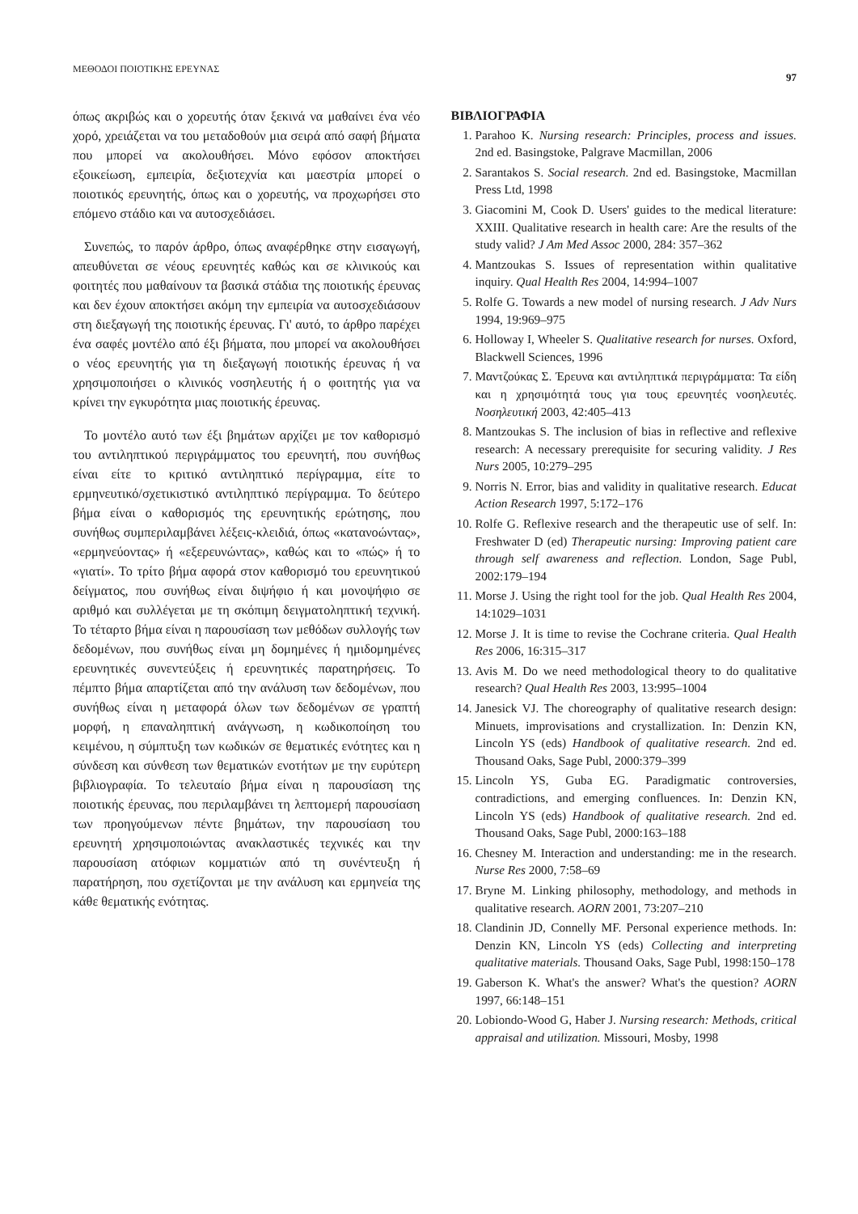ΜΕΘΟΔΟΙ ΠΟΙΟΤΙΚΗΣ ΕΡΕΥΝΑΣ 97
όπως ακριβώς και ο χορευτής όταν ξεκινά να μαθαίνει ένα νέο χορό, χρειάζεται να του μεταδοθούν μια σειρά από σαφή βήματα που μπορεί να ακολουθήσει. Μόνο εφόσον αποκτήσει εξοικείωση, εμπειρία, δεξιοτεχνία και μαεστρία μπορεί ο ποιοτικός ερευνητής, όπως και ο χορευτής, να προχωρήσει στο επόμενο στάδιο και να αυτοσχεδιάσει.
Συνεπώς, το παρόν άρθρο, όπως αναφέρθηκε στην εισαγωγή, απευθύνεται σε νέους ερευνητές καθώς και σε κλινικούς και φοιτητές που μαθαίνουν τα βασικά στάδια της ποιοτικής έρευνας και δεν έχουν αποκτήσει ακόμη την εμπειρία να αυτοσχεδιάσουν στη διεξαγωγή της ποιοτικής έρευνας. Γι' αυτό, το άρθρο παρέχει ένα σαφές μοντέλο από έξι βήματα, που μπορεί να ακολουθήσει ο νέος ερευνητής για τη διεξαγωγή ποιοτικής έρευνας ή να χρησιμοποιήσει ο κλινικός νοσηλευτής ή ο φοιτητής για να κρίνει την εγκυρότητα μιας ποιοτικής έρευνας.
Το μοντέλο αυτό των έξι βημάτων αρχίζει με τον καθορισμό του αντιληπτικού περιγράμματος του ερευνητή, που συνήθως είναι είτε το κριτικό αντιληπτικό περίγραμμα, είτε το ερμηνευτικό/σχετικιστικό αντιληπτικό περίγραμμα. Το δεύτερο βήμα είναι ο καθορισμός της ερευνητικής ερώτησης, που συνήθως συμπεριλαμβάνει λέξεις-κλειδιά, όπως «κατανοώντας», «ερμηνεύοντας» ή «εξερευνώντας», καθώς και το «πώς» ή το «γιατί». Το τρίτο βήμα αφορά στον καθορισμό του ερευνητικού δείγματος, που συνήθως είναι διψήφιο ή και μονοψήφιο σε αριθμό και συλλέγεται με τη σκόπιμη δειγματοληπτική τεχνική. Το τέταρτο βήμα είναι η παρουσίαση των μεθόδων συλλογής των δεδομένων, που συνήθως είναι μη δομημένες ή ημιδομημένες ερευνητικές συνεντεύξεις ή ερευνητικές παρατηρήσεις. Το πέμπτο βήμα απαρτίζεται από την ανάλυση των δεδομένων, που συνήθως είναι η μεταφορά όλων των δεδομένων σε γραπτή μορφή, η επαναληπτική ανάγνωση, η κωδικοποίηση του κειμένου, η σύμπτυξη των κωδικών σε θεματικές ενότητες και η σύνδεση και σύνθεση των θεματικών ενοτήτων με την ευρύτερη βιβλιογραφία. Το τελευταίο βήμα είναι η παρουσίαση της ποιοτικής έρευνας, που περιλαμβάνει τη λεπτομερή παρουσίαση των προηγούμενων πέντε βημάτων, την παρουσίαση του ερευνητή χρησιμοποιώντας ανακλαστικές τεχνικές και την παρουσίαση ατόφιων κομματιών από τη συνέντευξη ή παρατήρηση, που σχετίζονται με την ανάλυση και ερμηνεία της κάθε θεματικής ενότητας.
ΒΙΒΛΙΟΓΡΑΦΙΑ
1. Parahoo K. Nursing research: Principles, process and issues. 2nd ed. Basingstoke, Palgrave Macmillan, 2006
2. Sarantakos S. Social research. 2nd ed. Basingstoke, Macmillan Press Ltd, 1998
3. Giacomini M, Cook D. Users' guides to the medical literature: XXIII. Qualitative research in health care: Are the results of the study valid? J Am Med Assoc 2000, 284: 357–362
4. Mantzoukas S. Issues of representation within qualitative inquiry. Qual Health Res 2004, 14:994–1007
5. Rolfe G. Towards a new model of nursing research. J Adv Nurs 1994, 19:969–975
6. Holloway I, Wheeler S. Qualitative research for nurses. Oxford, Blackwell Sciences, 1996
7. Μαντζούκας Σ. Έρευνα και αντιληπτικά περιγράμματα: Τα είδη και η χρησιμότητά τους για τους ερευνητές νοσηλευτές. Νοσηλευτική 2003, 42:405–413
8. Mantzoukas S. The inclusion of bias in reflective and reflexive research: A necessary prerequisite for securing validity. J Res Nurs 2005, 10:279–295
9. Norris N. Error, bias and validity in qualitative research. Educat Action Research 1997, 5:172–176
10. Rolfe G. Reflexive research and the therapeutic use of self. In: Freshwater D (ed) Therapeutic nursing: Improving patient care through self awareness and reflection. London, Sage Publ, 2002:179–194
11. Morse J. Using the right tool for the job. Qual Health Res 2004, 14:1029–1031
12. Morse J. It is time to revise the Cochrane criteria. Qual Health Res 2006, 16:315–317
13. Avis M. Do we need methodological theory to do qualitative research? Qual Health Res 2003, 13:995–1004
14. Janesick VJ. The choreography of qualitative research design: Minuets, improvisations and crystallization. In: Denzin KN, Lincoln YS (eds) Handbook of qualitative research. 2nd ed. Thousand Oaks, Sage Publ, 2000:379–399
15. Lincoln YS, Guba EG. Paradigmatic controversies, contradictions, and emerging confluences. In: Denzin KN, Lincoln YS (eds) Handbook of qualitative research. 2nd ed. Thousand Oaks, Sage Publ, 2000:163–188
16. Chesney M. Interaction and understanding: me in the research. Nurse Res 2000, 7:58–69
17. Bryne M. Linking philosophy, methodology, and methods in qualitative research. AORN 2001, 73:207–210
18. Clandinin JD, Connelly MF. Personal experience methods. In: Denzin KN, Lincoln YS (eds) Collecting and interpreting qualitative materials. Thousand Oaks, Sage Publ, 1998:150–178
19. Gaberson K. What's the answer? What's the question? AORN 1997, 66:148–151
20. Lobiondo-Wood G, Haber J. Nursing research: Methods, critical appraisal and utilization. Missouri, Mosby, 1998